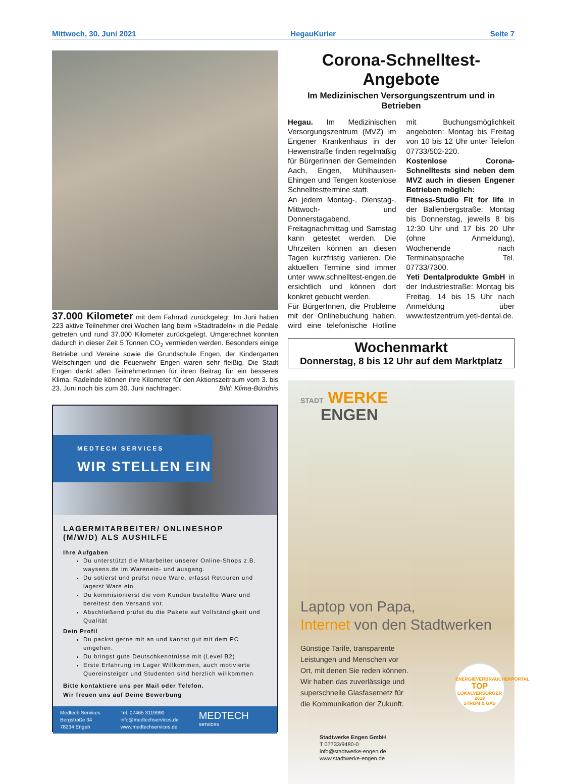Mittwoch, 30. Juni 2021 HegauKurier Seite 7
37.000 Kilometer mit dem Fahrrad zurückgelegt: Im Juni haben 223 aktive Teilnehmer drei Wochen lang beim »Stadtradeln« in die Pedale getreten und rund 37.000 Kilometer zurückgelegt. Umgerechnet konnten dadurch in dieser Zeit 5 Tonnen CO<sub>2</sub> vermieden werden. Besonders einige Betriebe und Vereine sowie die Grundschule Engen, der Kindergarten Welschingen und die Feuerwehr Engen waren sehr fleißig. Die Stadt Engen dankt allen TeilnehmerInnen für ihren Beitrag für ein besseres Klima. Radelnde können ihre Kilometer für den Aktionszeitraum vom 3. bis 23. Juni noch bis zum 30. Juni nachtragen. Bild: Klima-Bündnis
MEDTECH SERVICES
WIR STELLEN EIN
LAGERMITARBEITER/ ONLINESHOP
(M/W/D) ALS AUSHILFE
Ihre Aufgaben
Du unterstützt die Mitarbeiter unserer Online-Shops z.B. waysens.de im Warenein- und ausgang.
Du sotierst und prüfst neue Ware, erfasst Retouren und lagerst Ware ein.
Du kommisionierst die vom Kunden bestellte Ware und bereitest den Versand vor.
Abschließend prüfst du die Pakete auf Vollständigkeit und Qualität
Dein Profil
Du packst gerne mit an und kannst gut mit dem PC umgehen.
Du bringst gute Deutschkenntnisse mit (Level B2)
Erste Erfahrung im Lager Willkommen, auch motivierte Quereinsteiger und Studenten sind herzlich willkommen
Bitte kontaktiere uns per Mail oder Telefon.
Wir freuen uns auf Deine Bewerbung
Medtech Services
Bergstraße 34
78234 Engen
Tel. 07465 3119990
info@medtechservices.de
www.medtechservices.de
MEDTECH
services
Corona-Schnelltest-Angebote
Im Medizinischen Versorgungszentrum und in Betrieben
Hegau. Im Medizinischen Versorgungszentrum (MVZ) im Engener Krankenhaus in der Hewenstraße finden regelmäßig für BürgerInnen der Gemeinden Aach, Engen, Mühlhausen-Ehingen und Tengen kostenlose Schnelltesttermine statt.
An jedem Montag-, Dienstag-, Mittwoch- und Donnerstagabend, Freitagnachmittag und Samstag kann getestet werden. Die Uhrzeiten können an diesen Tagen kurzfristig variieren. Die aktuellen Termine sind immer unter www.schnelltest-engen.de ersichtlich und können dort konkret gebucht werden.
Für BürgerInnen, die Probleme mit der Onlinebuchung haben, wird eine telefonische Hotline mit Buchungsmöglichkeit angeboten: Montag bis Freitag von 10 bis 12 Uhr unter Telefon 07733/502-220.
Kostenlose Corona-Schnelltests sind neben dem MVZ auch in diesen Engener Betrieben möglich:
Fitness-Studio Fit for life in der Ballenbergstraße: Montag bis Donnerstag, jeweils 8 bis 12:30 Uhr und 17 bis 20 Uhr (ohne Anmeldung), Wochenende nach Terminabsprache Tel. 07733/7300.
Yeti Dentalprodukte GmbH in der Industriestraße: Montag bis Freitag, 14 bis 15 Uhr nach Anmeldung über www.testzentrum.yeti-dental.de.
Wochenmarkt
Donnerstag, 8 bis 12 Uhr auf dem Marktplatz
STADT WERKE
ENGEN
Laptop von Papa,
Internet von den Stadtwerken
Günstige Tarife, transparente
Leistungen und Menschen vor
Ort, mit denen Sie reden können.
Wir haben das zuverlässige und
superschnelle Glasfasernetz für
die Kommunikation der Zukunft.
ENERGIEVERBRAUCHERPORTAL
TOP
LOKALVERSORGER 2019
STROM & GAS
Stadtwerke Engen GmbH
T 07733/9480-0
info@stadtwerke-engen.de
www.stadtwerke-engen.de